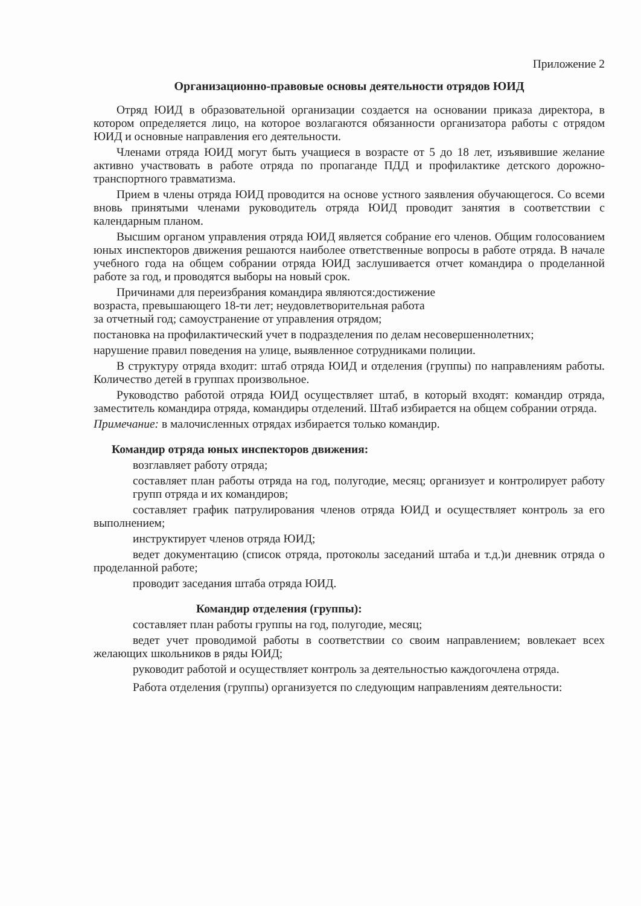Приложение 2
Организационно-правовые основы деятельности отрядов ЮИД
Отряд ЮИД в образовательной организации создается на основании приказа директора, в котором определяется лицо, на которое возлагаются обязанности организатора работы с отрядом ЮИД и основные направления его деятельности.
Членами отряда ЮИД могут быть учащиеся в возрасте от 5 до 18 лет, изъявившие желание активно участвовать в работе отряда по пропаганде ПДД и профилактике детского дорожно-транспортного травматизма.
Прием в члены отряда ЮИД проводится на основе устного заявления обучающегося. Со всеми вновь принятыми членами руководитель отряда ЮИД проводит занятия в соответствии с календарным планом.
Высшим органом управления отряда ЮИД является собрание его членов. Общим голосованием юных инспекторов движения решаются наиболее ответственные вопросы в работе отряда. В начале учебного года на общем собрании отряда ЮИД заслушивается отчет командира о проделанной работе за год, и проводятся выборы на новый срок.
Причинами для переизбрания командира являются:достижение
возраста, превышающего 18-ти лет; неудовлетворительная работа
за отчетный год; самоустранение от управления отрядом;
постановка на профилактический учет в подразделения по делам несовершеннолетних;
нарушение правил поведения на улице, выявленное сотрудниками полиции.
В структуру отряда входит: штаб отряда ЮИД и отделения (группы) по направлениям работы. Количество детей в группах произвольное.
Руководство работой отряда ЮИД осуществляет штаб, в который входят: командир отряда, заместитель командира отряда, командиры отделений. Штаб избирается на общем собрании отряда.
Примечание: в малочисленных отрядах избирается только командир.
Командир отряда юных инспекторов движения:
возглавляет работу отряда;
составляет план работы отряда на год, полугодие, месяц; организует и контролирует работу групп отряда и их командиров;
составляет график патрулирования членов отряда ЮИД и осуществляет контроль за его выполнением;
инструктирует членов отряда ЮИД;
ведет документацию (список отряда, протоколы заседаний штаба и т.д.)и дневник отряда о проделанной работе;
проводит заседания штаба отряда ЮИД.
Командир отделения (группы):
составляет план работы группы на год, полугодие, месяц;
ведет учет проводимой работы в соответствии со своим направлением; вовлекает всех желающих школьников в ряды ЮИД;
руководит работой и осуществляет контроль за деятельностью каждогочлена отряда.
Работа отделения (группы) организуется по следующим направлениям деятельности: